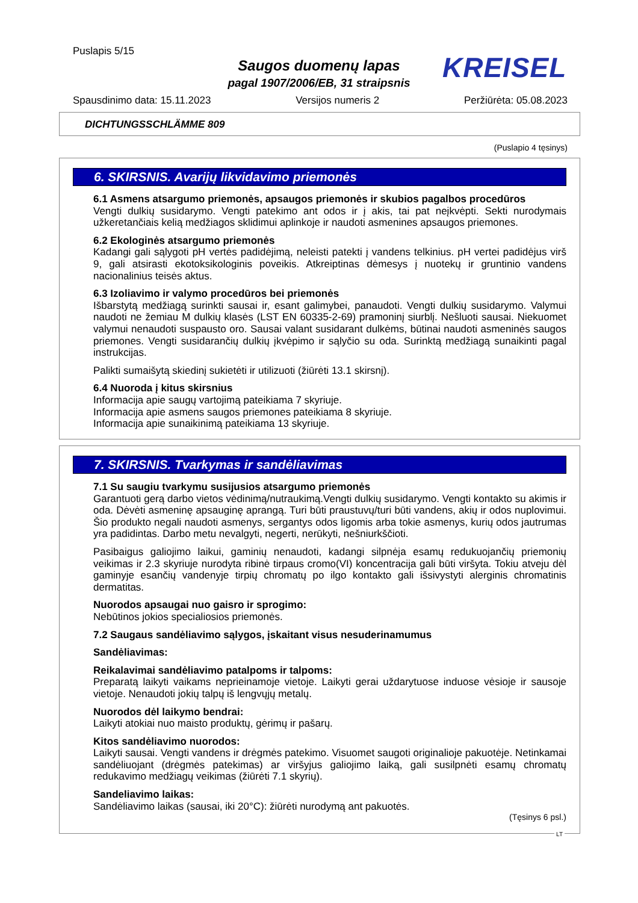Puslapis 5/15
Saugos duomenų lapas
pagal 1907/2006/EB, 31 straipsnis
KREISEL
Spausdinimo data: 15.11.2023 Versijos numeris 2 Peržiūrėta: 05.08.2023
DICHTUNGSSCHLÄMME 809
(Puslapio 4 tęsinys)
6. SKIRSNIS. Avarijų likvidavimo priemonės
6.1 Asmens atsargumo priemonės, apsaugos priemonės ir skubios pagalbos procedūros
Vengti dulkių susidarymo. Vengti patekimo ant odos ir į akis, tai pat neįkvėpti. Sekti nurodymais užkeretančiais kelią medžiagos sklidimui aplinkoje ir naudoti asmenines apsaugos priemones.
6.2 Ekologinės atsargumo priemonės
Kadangi gali sąlygoti pH vertės padidėjimą, neleisti patekti į vandens telkinius. pH vertei padidėjus virš 9, gali atsirasti ekotoksikologinis poveikis. Atkreiptinas dėmesys į nuotekų ir gruntinio vandens nacionalinius teisės aktus.
6.3 Izoliavimo ir valymo procedūros bei priemonės
Išbarstytą medžiagą surinkti sausai ir, esant galimybei, panaudoti. Vengti dulkių susidarymo. Valymui naudoti ne žemiau M dulkių klasės (LST EN 60335-2-69) pramoninį siurblį. Nešluoti sausai. Niekuomet valymui nenaudoti suspausto oro. Sausai valant susidarant dulkėms, būtinai naudoti asmeninės saugos priemones. Vengti susidarančių dulkių įkvėpimo ir sąlyčio su oda. Surinktą medžiagą sunaikinti pagal instrukcijas.
Palikti sumaišytą skiedinį sukietėti ir utilizuoti (žiūrėti 13.1 skirsnį).
6.4 Nuoroda į kitus skirsnius
Informacija apie saugų vartojimą pateikiama 7 skyriuje.
Informacija apie asmens saugos priemones pateikiama 8 skyriuje.
Informacija apie sunaikinimą pateikiama 13 skyriuje.
7. SKIRSNIS. Tvarkymas ir sandėliavimas
7.1 Su saugiu tvarkymu susijusios atsargumo priemonės
Garantuoti gerą darbo vietos vėdinimą/nutraukimą.Vengti dulkių susidarymo. Vengti kontakto su akimis ir oda. Dėvėti asmeninę apsauginę aprangą. Turi būti praustuvų/turi būti vandens, akių ir odos nuplovimui. Šio produkto negali naudoti asmenys, sergantys odos ligomis arba tokie asmenys, kurių odos jautrumas yra padidintas. Darbo metu nevalgyti, negerti, nerūkyti, nešniurkščioti.
Pasibaigus galiojimo laikui, gaminių nenaudoti, kadangi silpnėja esamų redukuojančių priemonių veikimas ir 2.3 skyriuje nurodyta ribinė tirpaus cromo(VI) koncentracija gali būti viršyta. Tokiu atveju dėl gaminyje esančių vandenyje tirpių chromatų po ilgo kontakto gali išsivystyti alerginis chromatinis dermatitas.
Nuorodos apsaugai nuo gaisro ir sprogimo:
Nebūtinos jokios specialiosios priemonės.
7.2 Saugaus sandėliavimo sąlygos, įskaitant visus nesuderinamumus
Sandėliavimas:
Reikalavimai sandėliavimo patalpoms ir talpoms:
Preparatą laikyti vaikams neprieinamoje vietoje. Laikyti gerai uždarytuose induose vėsioje ir sausoje vietoje. Nenaudoti jokių talpų iš lengvųjų metalų.
Nuorodos dėl laikymo bendrai:
Laikyti atokiai nuo maisto produktų, gėrimų ir pašarų.
Kitos sandėliavimo nuorodos:
Laikyti sausai. Vengti vandens ir drėgmės patekimo. Visuomet saugoti originalioje pakuotėje. Netinkamai sandėliuojant (drėgmės patekimas) ar viršyjus galiojimo laiką, gali susilpnėti esamų chromatų redukavimo medžiagų veikimas (žiūrėti 7.1 skyrių).
Sandeliavimo laikas:
Sandėliavimo laikas (sausai, iki 20°C): žiūrėti nurodymą ant pakuotės.
(Tęsinys 6 psl.)
LT